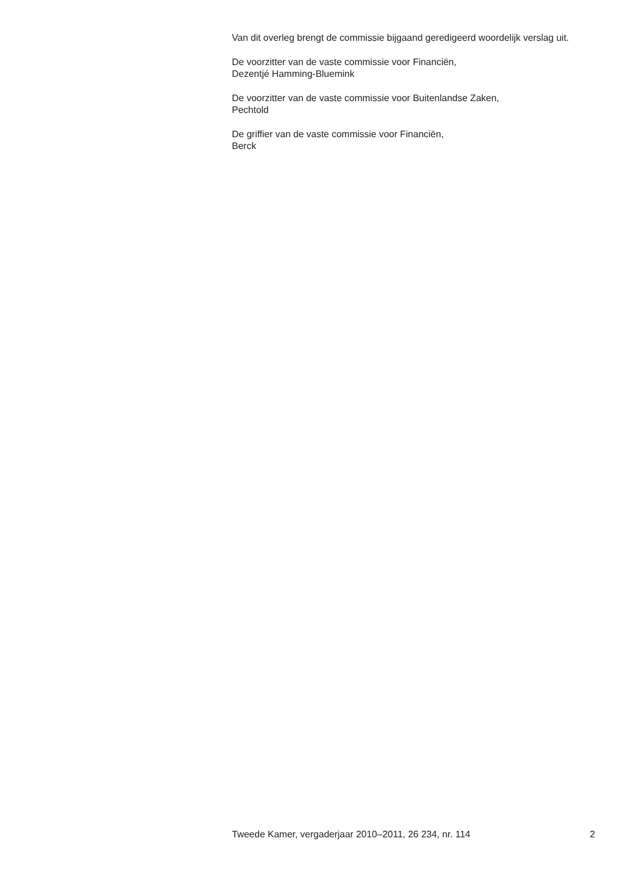Van dit overleg brengt de commissie bijgaand geredigeerd woordelijk verslag uit.
De voorzitter van de vaste commissie voor Financiën,
Dezentjé Hamming-Bluemink
De voorzitter van de vaste commissie voor Buitenlandse Zaken,
Pechtold
De griffier van de vaste commissie voor Financiën,
Berck
Tweede Kamer, vergaderjaar 2010–2011, 26 234, nr. 114 2